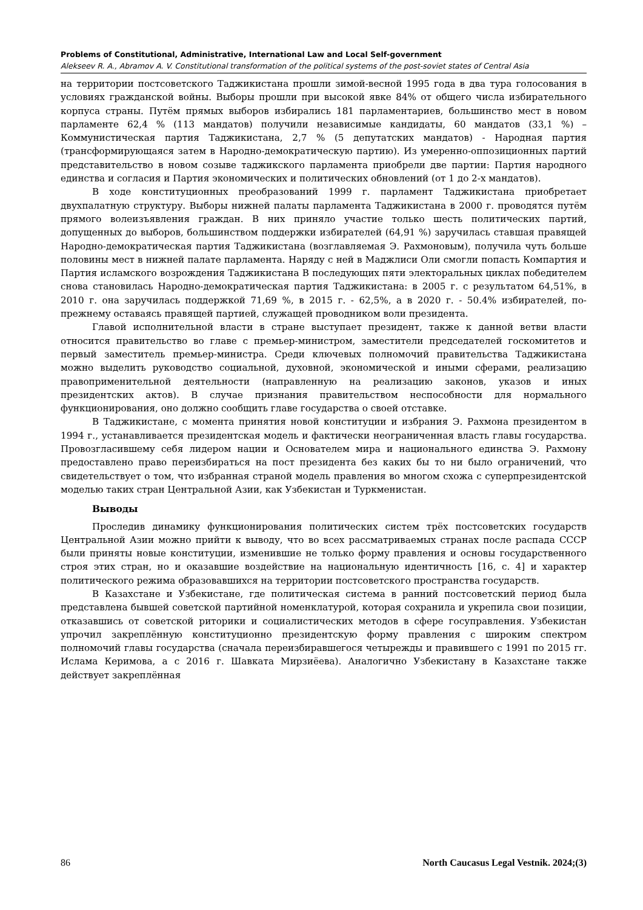Problems of Constitutional, Administrative, International Law and Local Self-government
Alekseev R. A., Abramov A. V. Constitutional transformation of the political systems of the post-soviet states of Central Asia
на территории постсоветского Таджикистана прошли зимой-весной 1995 года в два тура голосования в условиях гражданской войны. Выборы прошли при высокой явке 84% от общего числа избирательного корпуса страны. Путём прямых выборов избирались 181 парламентариев, большинство мест в новом парламенте 62,4 % (113 мандатов) получили независимые кандидаты, 60 мандатов (33,1 %) – Коммунистическая партия Таджикистана, 2,7 % (5 депутатских мандатов) - Народная партия (трансформирующаяся затем в Народно-демократическую партию). Из умеренно-оппозиционных партий представительство в новом созыве таджикского парламента приобрели две партии: Партия народного единства и согласия и Партия экономических и политических обновлений (от 1 до 2-х мандатов).
В ходе конституционных преобразований 1999 г. парламент Таджикистана приобретает двухпалатную структуру. Выборы нижней палаты парламента Таджикистана в 2000 г. проводятся путём прямого волеизъявления граждан. В них приняло участие только шесть политических партий, допущенных до выборов, большинством поддержки избирателей (64,91 %) заручилась ставшая правящей Народно-демократическая партия Таджикистана (возглавляемая Э. Рахмоновым), получила чуть больше половины мест в нижней палате парламента. Наряду с ней в Маджлиси Оли смогли попасть Компартия и Партия исламского возрождения Таджикистана В последующих пяти электоральных циклах победителем снова становилась Народно-демократическая партия Таджикистана: в 2005 г. с результатом 64,51%, в 2010 г. она заручилась поддержкой 71,69 %, в 2015 г. - 62,5%, а в 2020 г. - 50.4% избирателей, по-прежнему оставаясь правящей партией, служащей проводником воли президента.
Главой исполнительной власти в стране выступает президент, также к данной ветви власти относится правительство во главе с премьер-министром, заместители председателей госкомитетов и первый заместитель премьер-министра. Среди ключевых полномочий правительства Таджикистана можно выделить руководство социальной, духовной, экономической и иными сферами, реализацию правоприменительной деятельности (направленную на реализацию законов, указов и иных президентских актов). В случае признания правительством неспособности для нормального функционирования, оно должно сообщить главе государства о своей отставке.
В Таджикистане, с момента принятия новой конституции и избрания Э. Рахмона президентом в 1994 г., устанавливается президентская модель и фактически неограниченная власть главы государства. Провозгласившему себя лидером нации и Основателем мира и национального единства Э. Рахмону предоставлено право переизбираться на пост президента без каких бы то ни было ограничений, что свидетельствует о том, что избранная страной модель правления во многом схожа с суперпрезидентской моделью таких стран Центральной Азии, как Узбекистан и Туркменистан.
Выводы
Проследив динамику функционирования политических систем трёх постсоветских государств Центральной Азии можно прийти к выводу, что во всех рассматриваемых странах после распада СССР были приняты новые конституции, изменившие не только форму правления и основы государственного строя этих стран, но и оказавшие воздействие на национальную идентичность [16, с. 4] и характер политического режима образовавшихся на территории постсоветского пространства государств.
В Казахстане и Узбекистане, где политическая система в ранний постсоветский период была представлена бывшей советской партийной номенклатурой, которая сохранила и укрепила свои позиции, отказавшись от советской риторики и социалистических методов в сфере госуправления. Узбекистан упрочил закреплённую конституционно президентскую форму правления с широким спектром полномочий главы государства (сначала переизбиравшегося четырежды и правившего с 1991 по 2015 гг. Ислама Керимова, а с 2016 г. Шавката Мирзиёева). Аналогично Узбекистану в Казахстане также действует закреплённая
86 North Caucasus Legal Vestnik. 2024;(3)